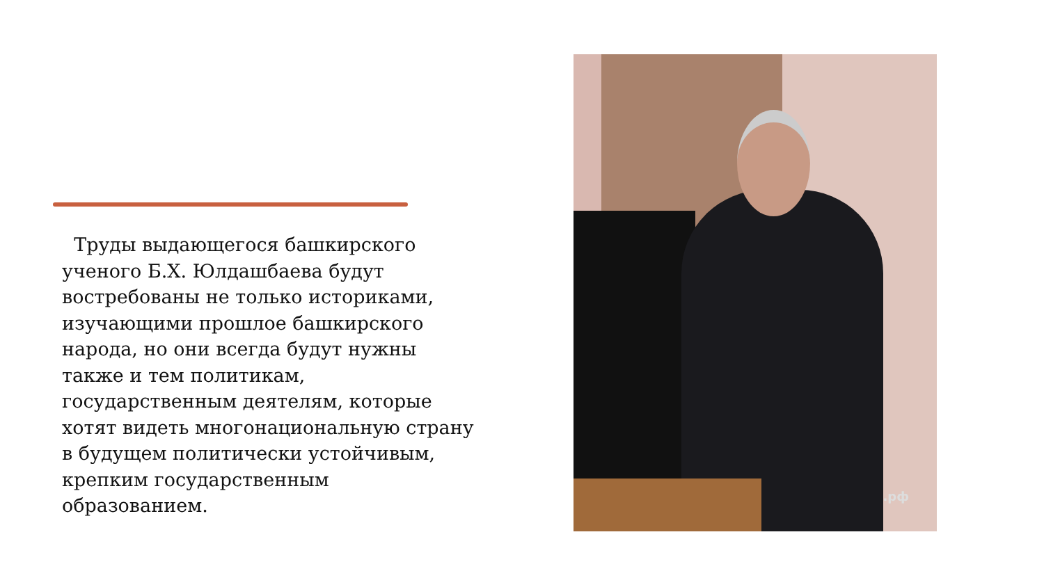Труды выдающегося башкирского ученого Б.Х. Юлдашбаева будут востребованы не только историками, изучающими прошлое башкирского народа, но они всегда будут нужны также и тем политикам, государственным деятелям, которые хотят видеть многонациональную страну в будущем политически устойчивым, крепким государственным образованием.
.рф